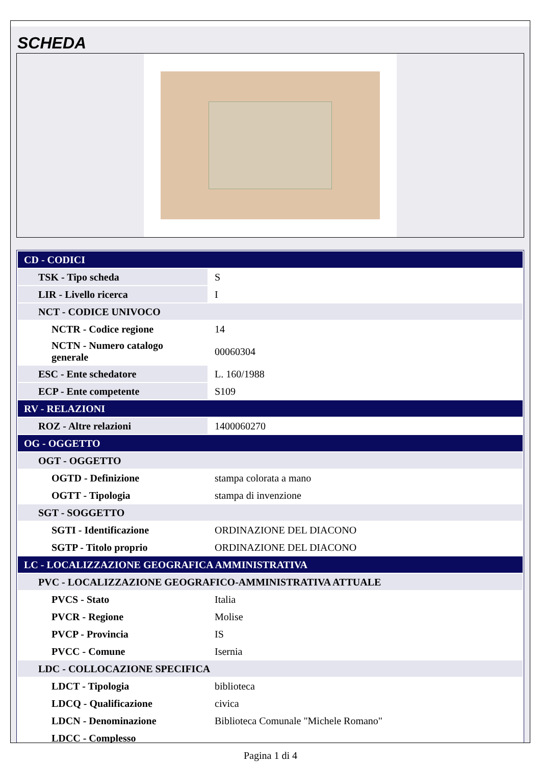SCHEDA
| CD - CODICI | |
| TSK - Tipo scheda | S |
| LIR - Livello ricerca | I |
| NCT - CODICE UNIVOCO | |
| NCTR - Codice regione | 14 |
| NCTN - Numero catalogo generale | 00060304 |
| ESC - Ente schedatore | L. 160/1988 |
| ECP - Ente competente | S109 |
| RV - RELAZIONI | |
| ROZ - Altre relazioni | 1400060270 |
| OG - OGGETTO | |
| OGT - OGGETTO | |
| OGTD - Definizione | stampa colorata a mano |
| OGTT - Tipologia | stampa di invenzione |
| SGT - SOGGETTO | |
| SGTI - Identificazione | ORDINAZIONE DEL DIACONO |
| SGTP - Titolo proprio | ORDINAZIONE DEL DIACONO |
| LC - LOCALIZZAZIONE GEOGRAFICA AMMINISTRATIVA | |
| PVC - LOCALIZZAZIONE GEOGRAFICO-AMMINISTRATIVA ATTUALE | |
| PVCS - Stato | Italia |
| PVCR - Regione | Molise |
| PVCP - Provincia | IS |
| PVCC - Comune | Isernia |
| LDC - COLLOCAZIONE SPECIFICA | |
| LDCT - Tipologia | biblioteca |
| LDCQ - Qualificazione | civica |
| LDCN - Denominazione | Biblioteca Comunale "Michele Romano" |
| LDCC - Complesso | |
Pagina 1 di 4